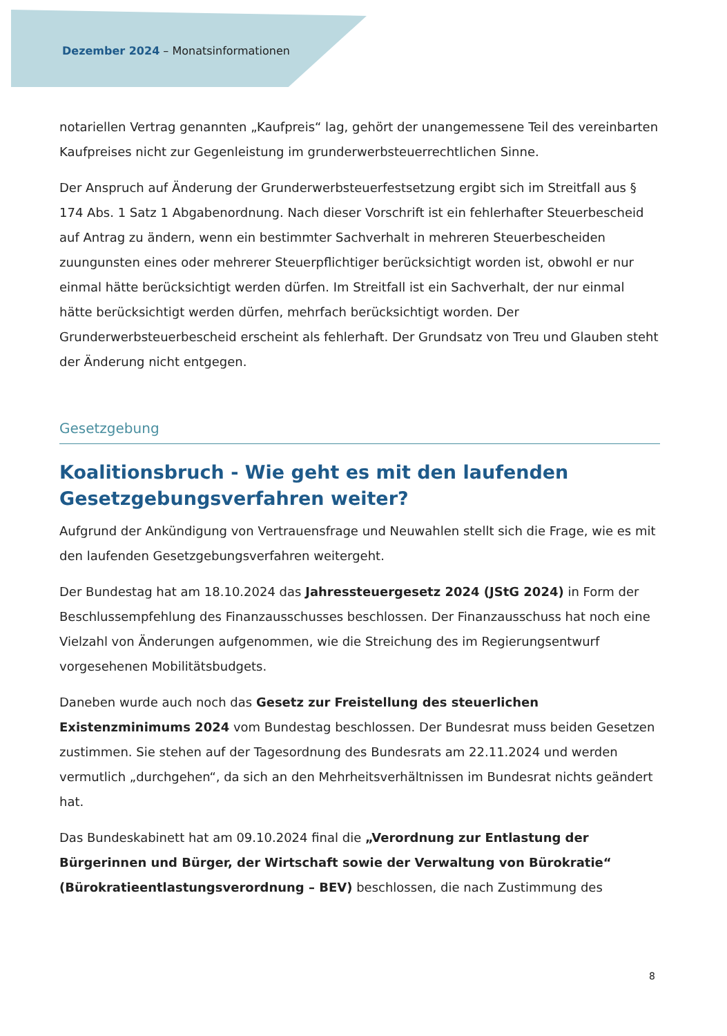Dezember 2024 – Monatsinformationen
notariellen Vertrag genannten „Kaufpreis“ lag, gehört der unangemessene Teil des vereinbarten Kaufpreises nicht zur Gegenleistung im grunderwerbsteuerrechtlichen Sinne.
Der Anspruch auf Änderung der Grunderwerbsteuerfestsetzung ergibt sich im Streitfall aus § 174 Abs. 1 Satz 1 Abgabenordnung. Nach dieser Vorschrift ist ein fehlerhafter Steuerbescheid auf Antrag zu ändern, wenn ein bestimmter Sachverhalt in mehreren Steuerbescheiden zuungunsten eines oder mehrerer Steuerpflichtiger berücksichtigt worden ist, obwohl er nur einmal hätte berücksichtigt werden dürfen. Im Streitfall ist ein Sachverhalt, der nur einmal hätte berücksichtigt werden dürfen, mehrfach berücksichtigt worden. Der Grunderwerbsteuerbescheid erscheint als fehlerhaft. Der Grundsatz von Treu und Glauben steht der Änderung nicht entgegen.
Gesetzgebung
Koalitionsbruch - Wie geht es mit den laufenden Gesetzgebungsverfahren weiter?
Aufgrund der Ankündigung von Vertrauensfrage und Neuwahlen stellt sich die Frage, wie es mit den laufenden Gesetzgebungsverfahren weitergeht.
Der Bundestag hat am 18.10.2024 das Jahressteuergesetz 2024 (JStG 2024) in Form der Beschlussempfehlung des Finanzausschusses beschlossen. Der Finanzausschuss hat noch eine Vielzahl von Änderungen aufgenommen, wie die Streichung des im Regierungsentwurf vorgesehenen Mobilitätsbudgets.
Daneben wurde auch noch das Gesetz zur Freistellung des steuerlichen Existenzminimums 2024 vom Bundestag beschlossen. Der Bundesrat muss beiden Gesetzen zustimmen. Sie stehen auf der Tagesordnung des Bundesrats am 22.11.2024 und werden vermutlich „durchgehen“, da sich an den Mehrheitsverhältnissen im Bundesrat nichts geändert hat.
Das Bundeskabinett hat am 09.10.2024 final die „Verordnung zur Entlastung der Bürgerinnen und Bürger, der Wirtschaft sowie der Verwaltung von Bürokratie“ (Bürokratieentlastungsverordnung – BEV) beschlossen, die nach Zustimmung des
8